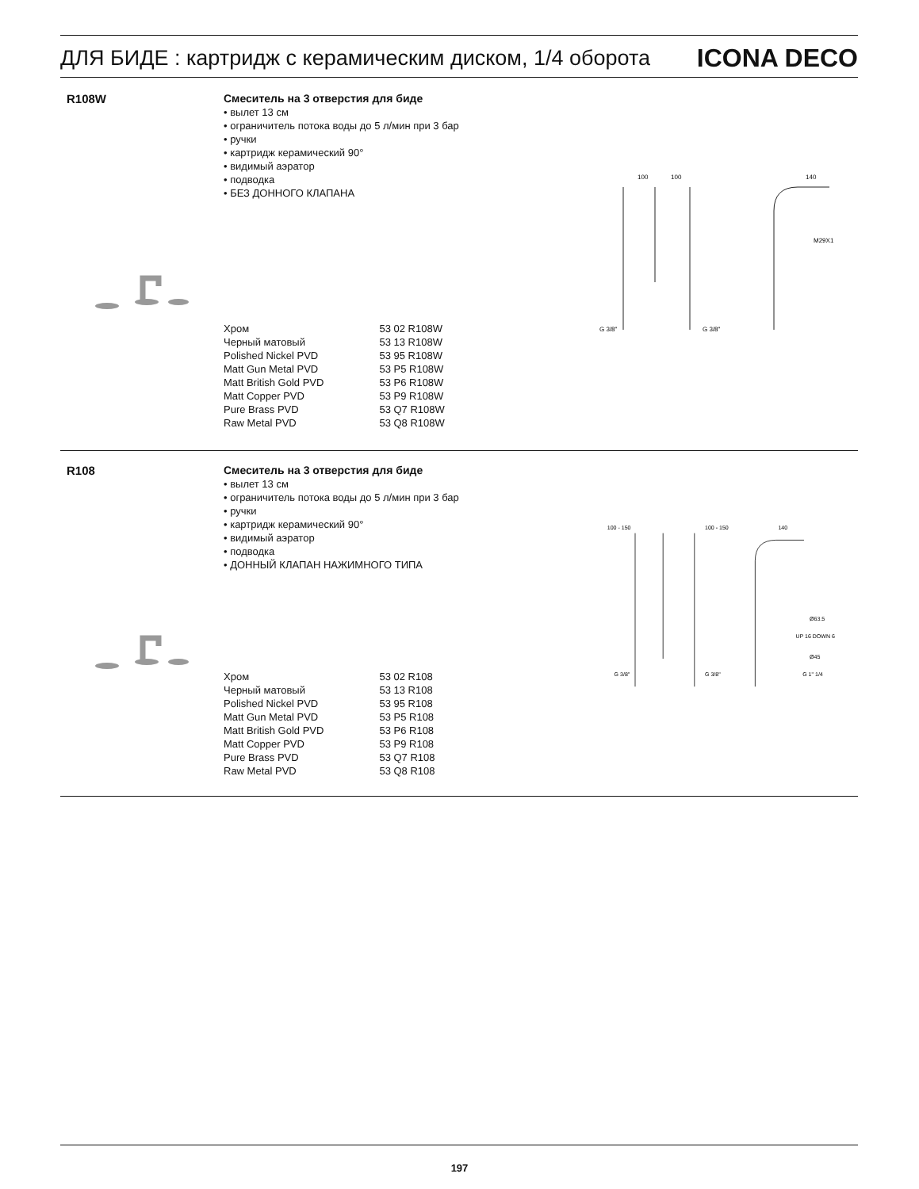ДЛЯ БИДЕ : картридж с керамическим диском, 1/4 оборота ICONA DECO
R108W
Смеситель на 3 отверстия для биде
• вылет 13 см
• ограничитель потока воды до 5 л/мин при 3 бар
• ручки
• картридж керамический 90°
• видимый аэратор
• подводка
• БЕЗ ДОННОГО КЛАПАНА
100
100
140
M29X1
G 3/8"
G 3/8"
| Хром | 53 02 R108W |
| Черный матовый | 53 13 R108W |
| Polished Nickel PVD | 53 95 R108W |
| Matt Gun Metal PVD | 53 P5 R108W |
| Matt British Gold PVD | 53 P6 R108W |
| Matt Copper PVD | 53 P9 R108W |
| Pure Brass PVD | 53 Q7 R108W |
| Raw Metal PVD | 53 Q8 R108W |
R108
Смеситель на 3 отверстия для биде
• вылет 13 см
• ограничитель потока воды до 5 л/мин при 3 бар
• ручки
• картридж керамический 90°
• видимый аэратор
• подводка
• ДОННЫЙ КЛАПАН НАЖИМНОГО ТИПА
100 - 150
100 - 150
140
Ø63.5
UP 16 DOWN 6
Ø45
G 1" 1/4
G 3/8"
G 3/8"
| Хром | 53 02 R108 |
| Черный матовый | 53 13 R108 |
| Polished Nickel PVD | 53 95 R108 |
| Matt Gun Metal PVD | 53 P5 R108 |
| Matt British Gold PVD | 53 P6 R108 |
| Matt Copper PVD | 53 P9 R108 |
| Pure Brass PVD | 53 Q7 R108 |
| Raw Metal PVD | 53 Q8 R108 |
197